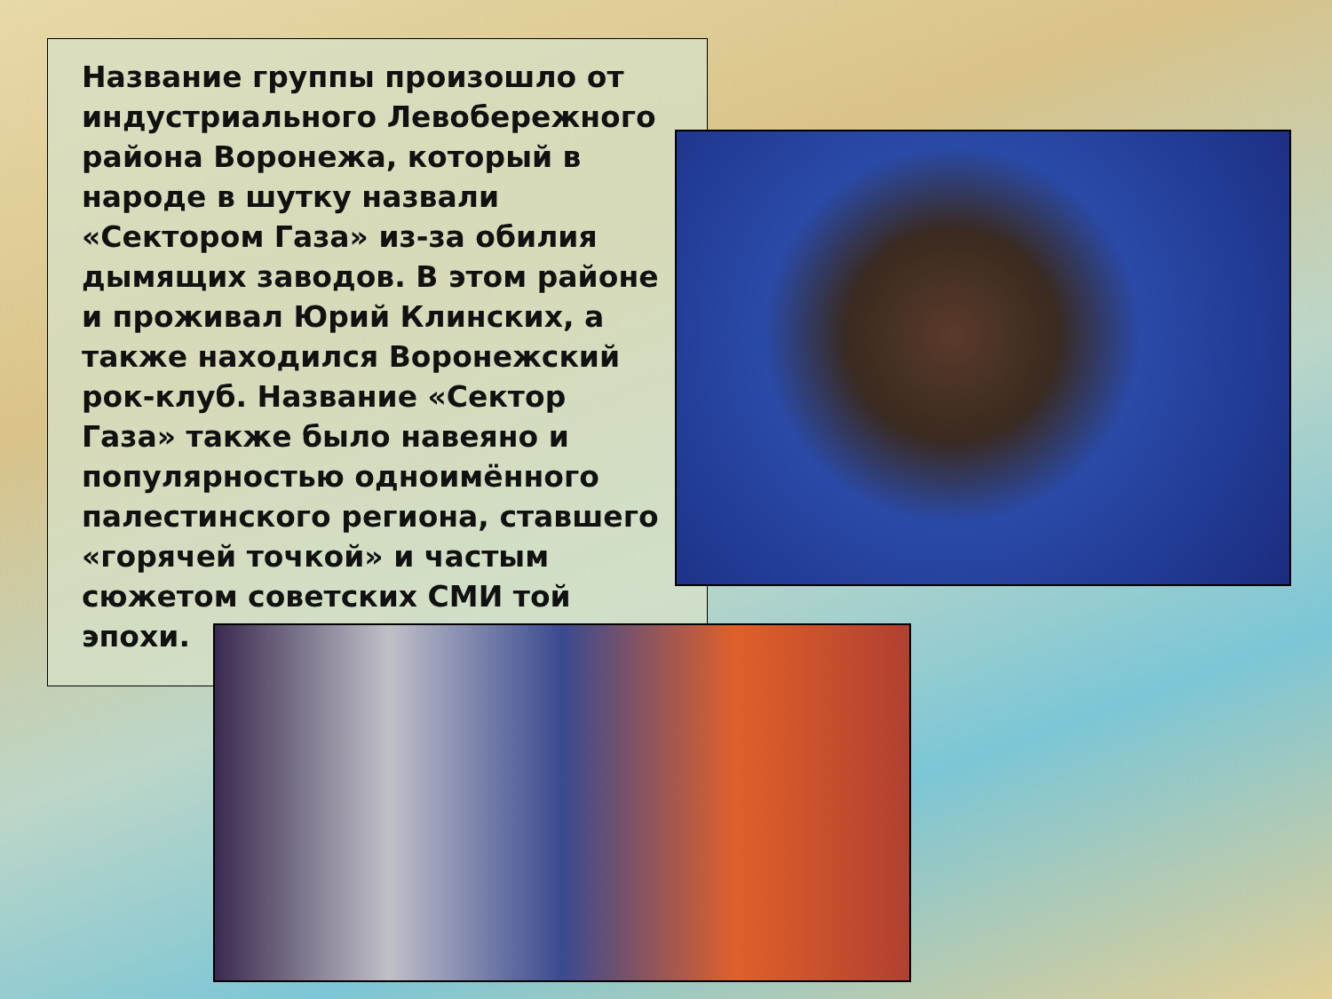Название группы произошло от индустриального Левобережного района Воронежа, который в народе в шутку назвали «Сектором Газа» из-за обилия дымящих заводов. В этом районе и проживал Юрий Клинских, а также находился Воронежский рок-клуб. Название «Сектор Газа» также было навеяно и популярностью одноимённого палестинского региона, ставшего «горячей точкой» и частым сюжетом советских СМИ той эпохи.